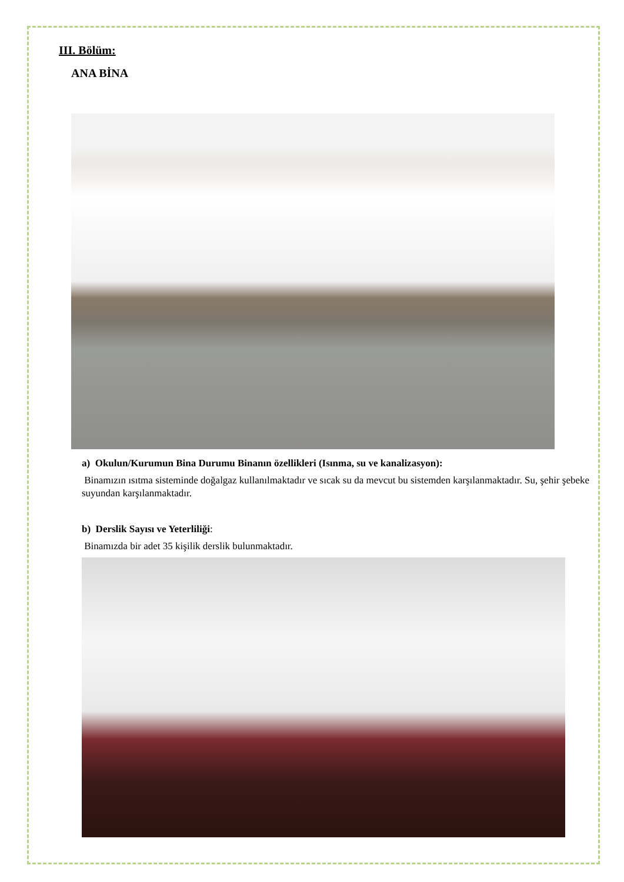III. Bölüm:
ANA BİNA
a) Okulun/Kurumun Bina Durumu Binanın özellikleri (Isınma, su ve kanalizasyon):
Binamızın ısıtma sisteminde doğalgaz kullanılmaktadır ve sıcak su da mevcut bu sistemden karşılanmaktadır. Su, şehir şebeke suyundan karşılanmaktadır.
b) Derslik Sayısı ve Yeterliliği:
Binamızda bir adet 35 kişilik derslik bulunmaktadır.